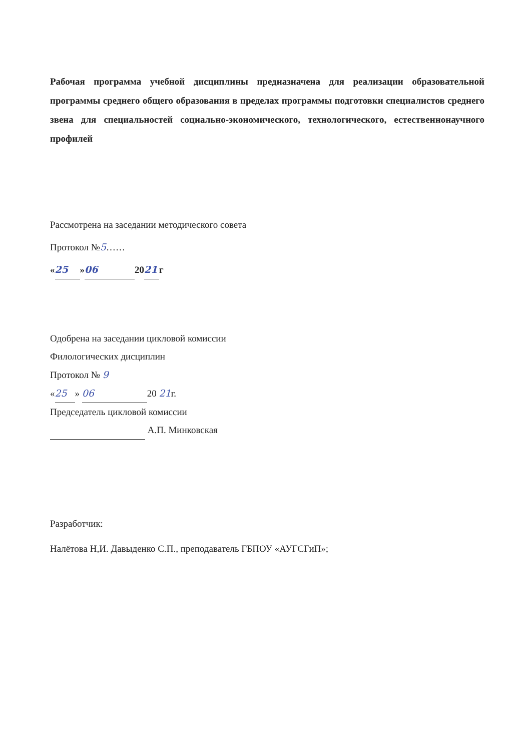Рабочая программа учебной дисциплины предназначена для реализации образовательной программы среднего общего образования в пределах программы подготовки специалистов среднего звена для специальностей социально-экономического, технологического, естественнонаучного профилей
Рассмотрена на заседании методического совета
Протокол №5……
« 25 » 06 20 21 г
Одобрена на заседании цикловой комиссии
Филологических дисциплин
Протокол № 9
« 25 » 06 20 21г.
Председатель цикловой комиссии
А.П. Минковская
Разработчик:
Налётова Н,И. Давыденко С.П., преподаватель ГБПОУ «АУГСГиП»;